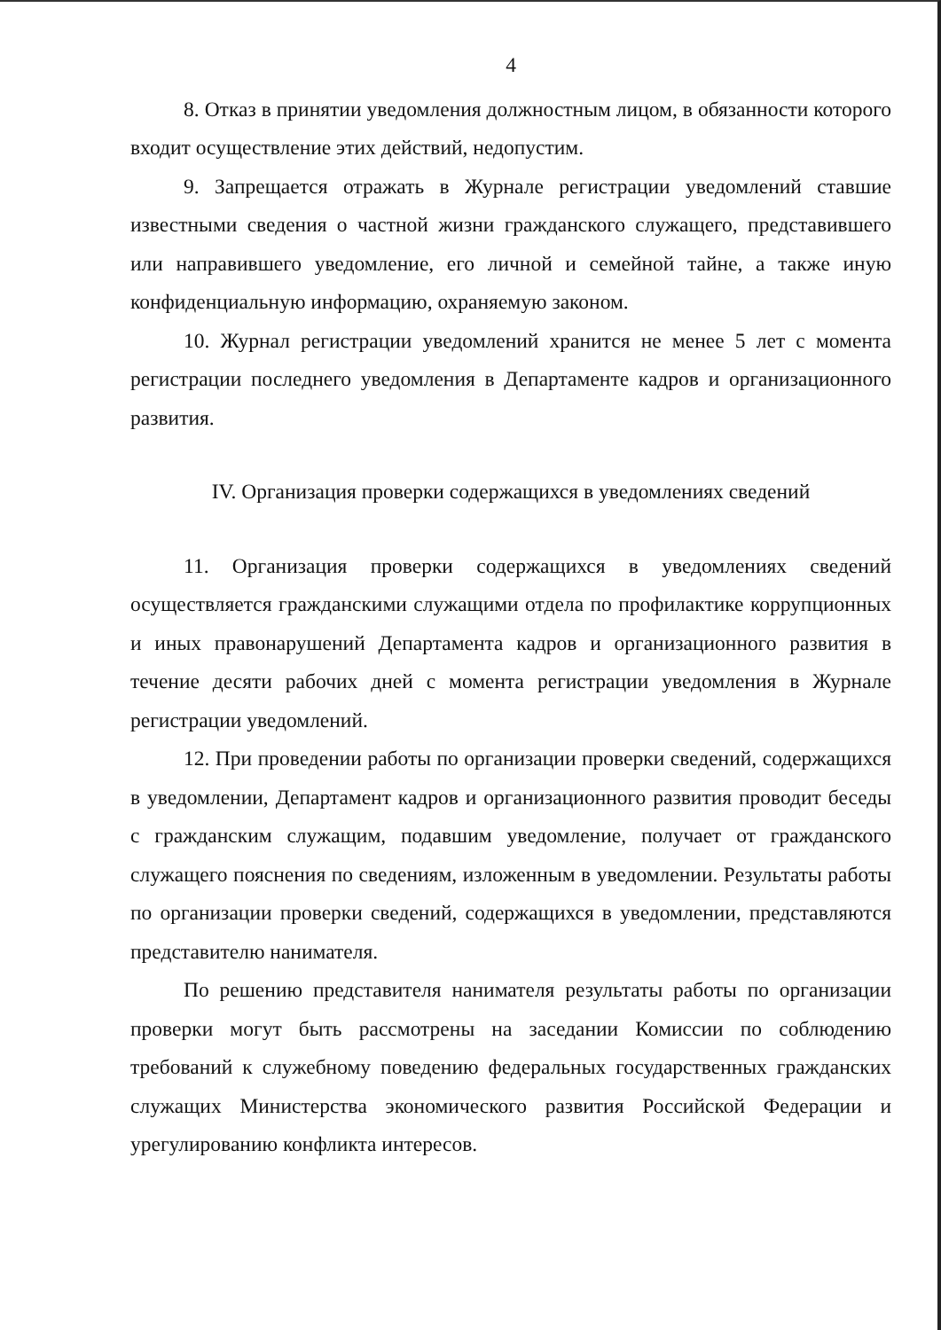4
8. Отказ в принятии уведомления должностным лицом, в обязанности которого входит осуществление этих действий, недопустим.
9. Запрещается отражать в Журнале регистрации уведомлений ставшие известными сведения о частной жизни гражданского служащего, представившего или направившего уведомление, его личной и семейной тайне, а также иную конфиденциальную информацию, охраняемую законом.
10. Журнал регистрации уведомлений хранится не менее 5 лет с момента регистрации последнего уведомления в Департаменте кадров и организационного развития.
IV. Организация проверки содержащихся в уведомлениях сведений
11. Организация проверки содержащихся в уведомлениях сведений осуществляется гражданскими служащими отдела по профилактике коррупционных и иных правонарушений Департамента кадров и организационного развития в течение десяти рабочих дней с момента регистрации уведомления в Журнале регистрации уведомлений.
12. При проведении работы по организации проверки сведений, содержащихся в уведомлении, Департамент кадров и организационного развития проводит беседы с гражданским служащим, подавшим уведомление, получает от гражданского служащего пояснения по сведениям, изложенным в уведомлении. Результаты работы по организации проверки сведений, содержащихся в уведомлении, представляются представителю нанимателя.
По решению представителя нанимателя результаты работы по организации проверки могут быть рассмотрены на заседании Комиссии по соблюдению требований к служебному поведению федеральных государственных гражданских служащих Министерства экономического развития Российской Федерации и урегулированию конфликта интересов.